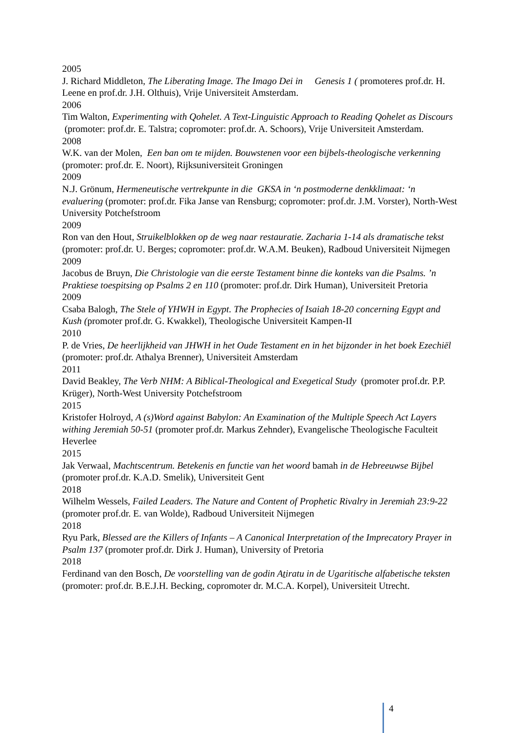2005
J. Richard Middleton, The Liberating Image. The Imago Dei in Genesis 1 ( promoteres prof.dr. H. Leene en prof.dr. J.H. Olthuis), Vrije Universiteit Amsterdam.
2006
Tim Walton, Experimenting with Qohelet. A Text-Linguistic Approach to Reading Qohelet as Discours (promoter: prof.dr. E. Talstra; copromoter: prof.dr. A. Schoors), Vrije Universiteit Amsterdam.
2008
W.K. van der Molen, Een ban om te mijden. Bouwstenen voor een bijbels-theologische verkenning (promoter: prof.dr. E. Noort), Rijksuniversiteit Groningen
2009
N.J. Grönum, Hermeneutische vertrekpunte in die GKSA in ‘n postmoderne denkklimaat: ‘n evaluering (promoter: prof.dr. Fika Janse van Rensburg; copromoter: prof.dr. J.M. Vorster), North-West University Potchefstroom
2009
Ron van den Hout, Struikelblokken op de weg naar restauratie. Zacharia 1-14 als dramatische tekst (promoter: prof.dr. U. Berges; copromoter: prof.dr. W.A.M. Beuken), Radboud Universiteit Nijmegen
2009
Jacobus de Bruyn, Die Christologie van die eerste Testament binne die konteks van die Psalms. ’n Praktiese toespitsing op Psalms 2 en 110 (promoter: prof.dr. Dirk Human), Universiteit Pretoria
2009
Csaba Balogh, The Stele of YHWH in Egypt. The Prophecies of Isaiah 18-20 concerning Egypt and Kush (promoter prof.dr. G. Kwakkel), Theologische Universiteit Kampen-II
2010
P. de Vries, De heerlijkheid van JHWH in het Oude Testament en in het bijzonder in het boek Ezechiël (promoter: prof.dr. Athalya Brenner), Universiteit Amsterdam
2011
David Beakley, The Verb NHM: A Biblical-Theological and Exegetical Study (promoter prof.dr. P.P. Krüger), North-West University Potchefstroom
2015
Kristofer Holroyd, A (s)Word against Babylon: An Examination of the Multiple Speech Act Layers withing Jeremiah 50-51 (promoter prof.dr. Markus Zehnder), Evangelische Theologische Faculteit Heverlee
2015
Jak Verwaal, Machtscentrum. Betekenis en functie van het woord bamah in de Hebreeuwse Bijbel (promoter prof.dr. K.A.D. Smelik), Universiteit Gent
2018
Wilhelm Wessels, Failed Leaders. The Nature and Content of Prophetic Rivalry in Jeremiah 23:9-22 (promoter prof.dr. E. van Wolde), Radboud Universiteit Nijmegen
2018
Ryu Park, Blessed are the Killers of Infants – A Canonical Interpretation of the Imprecatory Prayer in Psalm 137 (promoter prof.dr. Dirk J. Human), University of Pretoria
2018
Ferdinand van den Bosch, De voorstelling van de godin Atiratu in de Ugaritische alfabetische teksten (promoter: prof.dr. B.E.J.H. Becking, copromoter dr. M.C.A. Korpel), Universiteit Utrecht.
4